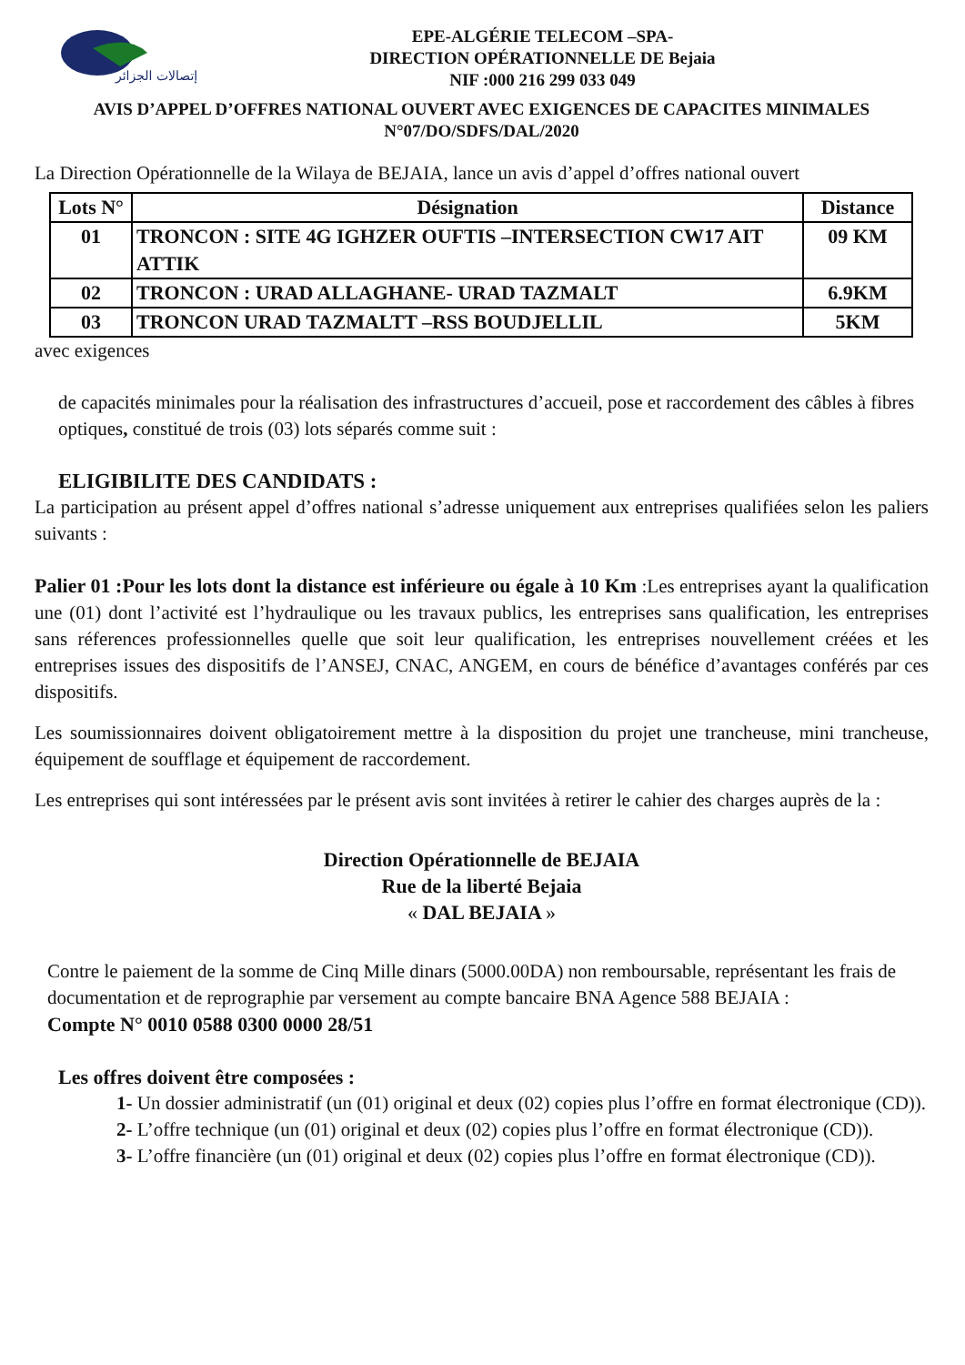إتصالات الجزائر
EPE-ALGÉRIE TELECOM –SPA-
DIRECTION OPÉRATIONNELLE DE Bejaia
NIF :000 216 299 033 049
AVIS D’APPEL D’OFFRES NATIONAL OUVERT AVEC EXIGENCES DE CAPACITES MINIMALES
N°07/DO/SDFS/DAL/2020
La Direction Opérationnelle de la Wilaya de BEJAIA, lance un avis d’appel d’offres national ouvert
| Lots N° | Désignation | Distance |
| --- | --- | --- |
| 01 | TRONCON : SITE 4G IGHZER OUFTIS –INTERSECTION CW17 AIT ATTIK | 09 KM |
| 02 | TRONCON : URAD ALLAGHANE- URAD TAZMALT | 6.9KM |
| 03 | TRONCON URAD TAZMALTT –RSS BOUDJELLIL | 5KM |
avec exigences
de capacités minimales pour la réalisation des infrastructures d’accueil, pose et raccordement des câbles à fibres optiques, constitué de trois (03) lots séparés comme suit :
ELIGIBILITE DES CANDIDATS :
La participation au présent appel d’offres national s’adresse uniquement aux entreprises qualifiées selon les paliers suivants :
Palier 01 :Pour les lots dont la distance est inférieure ou égale à 10 Km :Les entreprises ayant la qualification une (01) dont l’activité est l’hydraulique ou les travaux publics, les entreprises sans qualification, les entreprises sans réferences professionnelles quelle que soit leur qualification, les entreprises nouvellement créées et les entreprises issues des dispositifs de l’ANSEJ, CNAC, ANGEM, en cours de bénéfice d’avantages conférés par ces dispositifs.
Les soumissionnaires doivent obligatoirement mettre à la disposition du projet une trancheuse, mini trancheuse, équipement de soufflage et équipement de raccordement.
Les entreprises qui sont intéressées par le présent avis sont invitées à retirer le cahier des charges auprès de la :
Direction Opérationnelle de BEJAIA
Rue de la liberté Bejaia
« DAL BEJAIA »
Contre le paiement de la somme de Cinq Mille dinars (5000.00DA) non remboursable, représentant les frais de documentation et de reprographie par versement au compte bancaire BNA Agence 588 BEJAIA :
Compte N° 0010 0588 0300 0000 28/51
Les offres doivent être composées :
1- Un dossier administratif (un (01) original et deux (02) copies plus l’offre en format électronique (CD)).
2- L’offre technique (un (01) original et deux (02) copies plus l’offre en format électronique (CD)).
3- L’offre financière (un (01) original et deux (02) copies plus l’offre en format électronique (CD)).